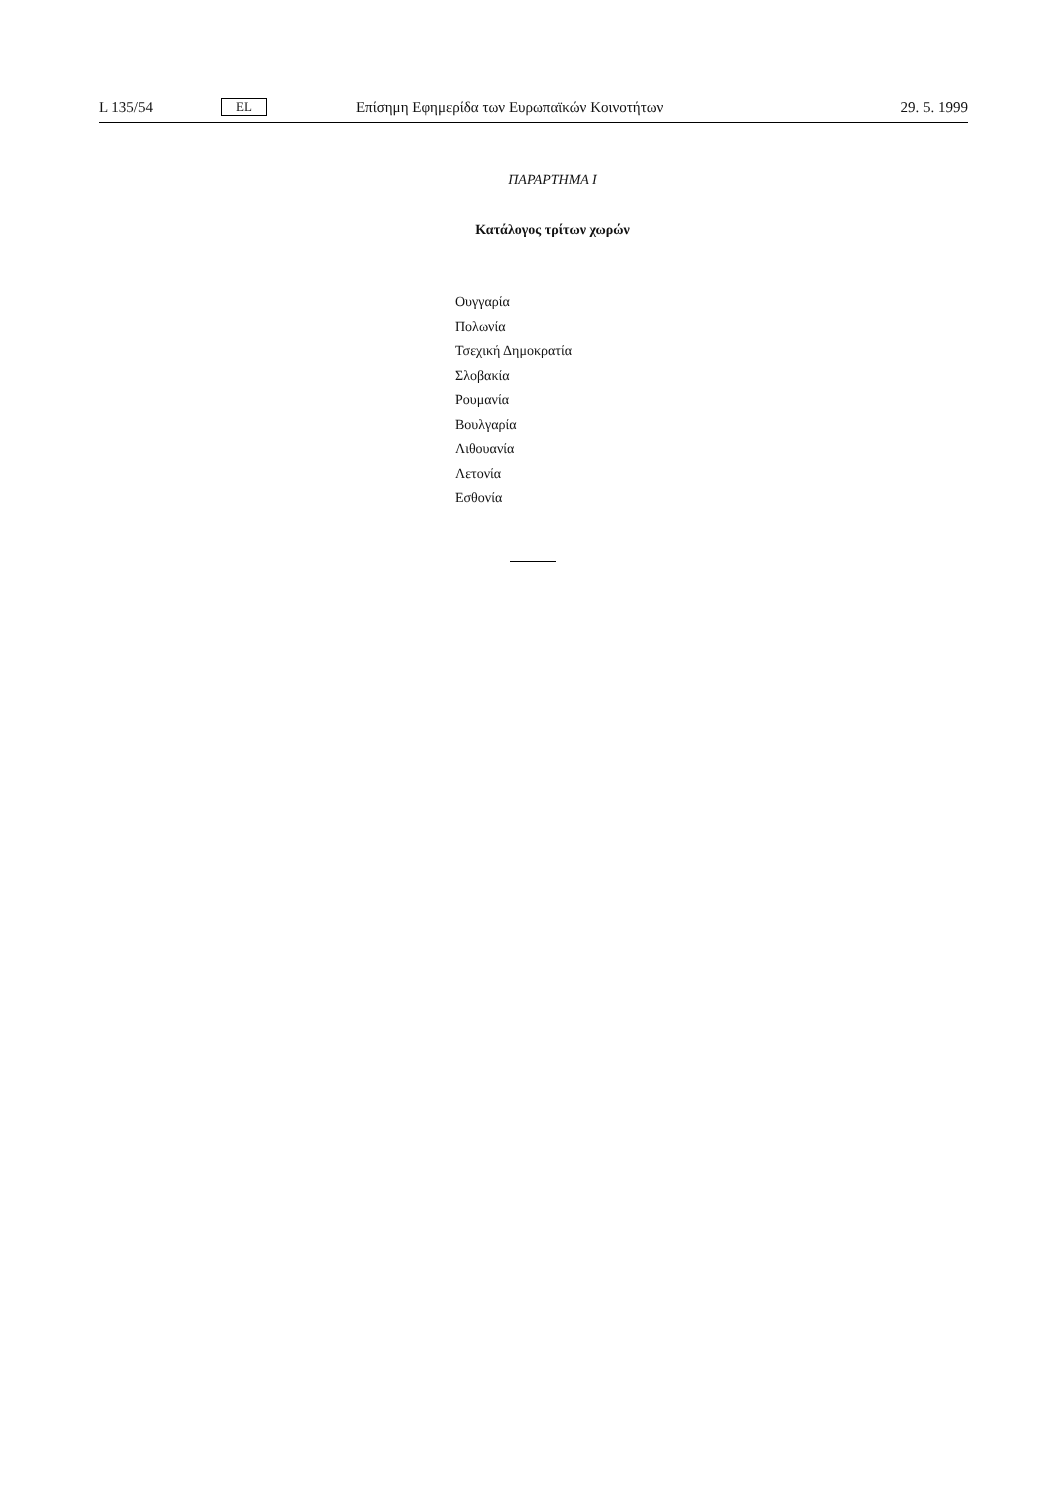L 135/54 EL Επίσημη Εφημερίδα των Ευρωπαϊκών Κοινοτήτων 29. 5. 1999
ΠΑΡΑΡΤΗΜΑ Ι
Κατάλογος τρίτων χωρών
Ουγγαρία
Πολωνία
Τσεχική Δημοκρατία
Σλοβακία
Ρουμανία
Βουλγαρία
Λιθουανία
Λετονία
Εσθονία